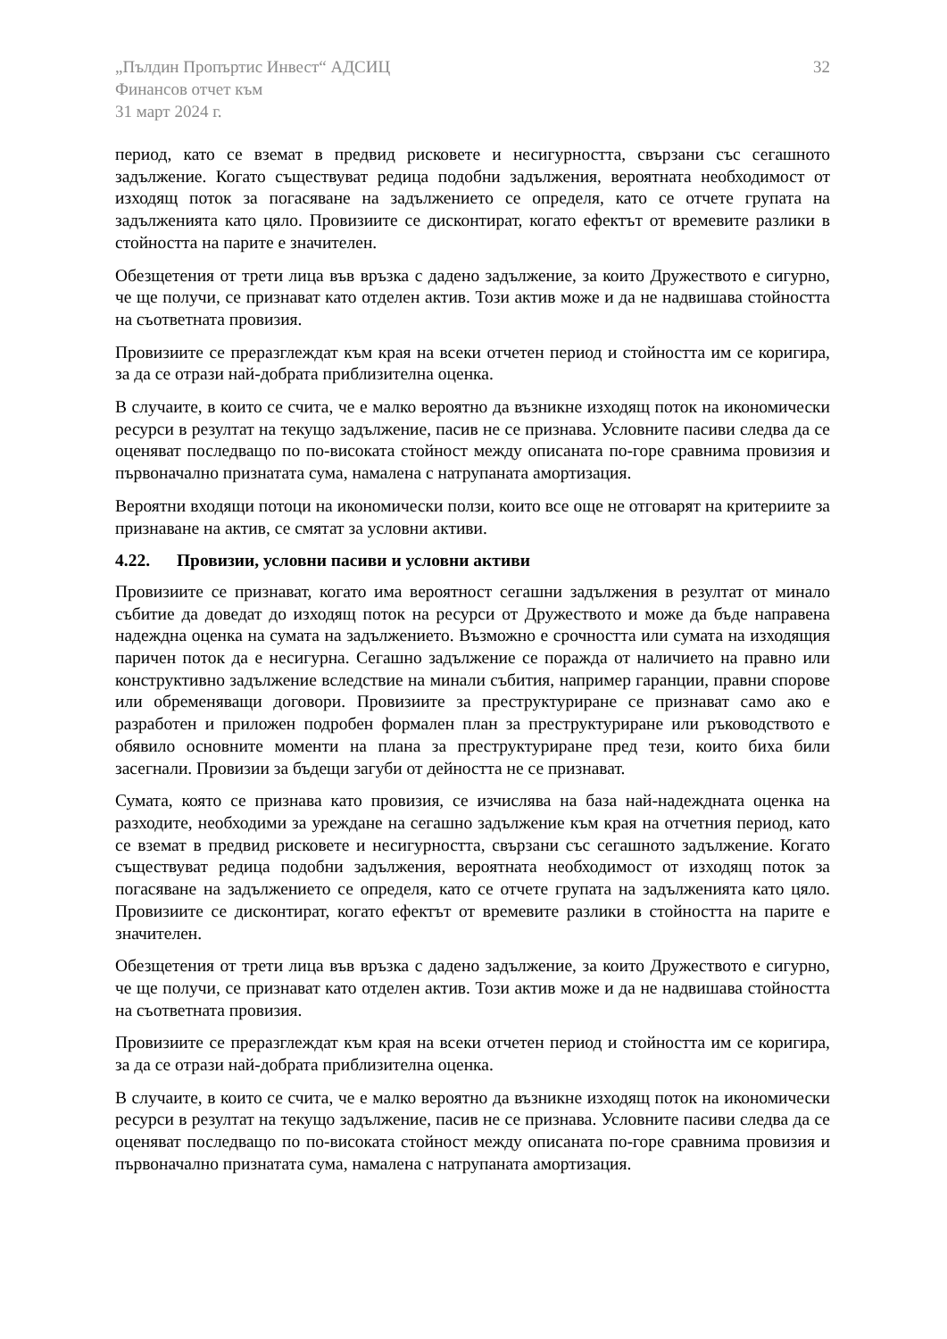„Пълдин Пропъртис Инвест“ АДСИЦ
Финансов отчет към
31 март 2024 г.
32
период, като се вземат в предвид рисковете и несигурността, свързани със сегашното задължение. Когато съществуват редица подобни задължения, вероятната необходимост от изходящ поток за погасяване на задължението се определя, като се отчете групата на задълженията като цяло. Провизиите се дисконтират, когато ефектът от времевите разлики в стойността на парите е значителен.
Обезщетения от трети лица във връзка с дадено задължение, за които Дружеството е сигурно, че ще получи, се признават като отделен актив. Този актив може и да не надвишава стойността на съответната провизия.
Провизиите се преразглеждат към края на всеки отчетен период и стойността им се коригира, за да се отрази най-добрата приблизителна оценка.
В случаите, в които се счита, че е малко вероятно да възникне изходящ поток на икономически ресурси в резултат на текущо задължение, пасив не се признава. Условните пасиви следва да се оценяват последващо по по-високата стойност между описаната по-горе сравнима провизия и първоначално признатата сума, намалена с натрупаната амортизация.
Вероятни входящи потоци на икономически ползи, които все още не отговарят на критериите за признаване на актив, се смятат за условни активи.
4.22. Провизии, условни пасиви и условни активи
Провизиите се признават, когато има вероятност сегашни задължения в резултат от минало събитие да доведат до изходящ поток на ресурси от Дружеството и може да бъде направена надеждна оценка на сумата на задължението. Възможно е срочността или сумата на изходящия паричен поток да е несигурна. Сегашно задължение се поражда от наличието на правно или конструктивно задължение вследствие на минали събития, например гаранции, правни спорове или обременяващи договори. Провизиите за преструктуриране се признават само ако е разработен и приложен подробен формален план за преструктуриране или ръководството е обявило основните моменти на плана за преструктуриране пред тези, които биха били засегнали. Провизии за бъдещи загуби от дейността не се признават.
Сумата, която се признава като провизия, се изчислява на база най-надеждната оценка на разходите, необходими за уреждане на сегашно задължение към края на отчетния период, като се вземат в предвид рисковете и несигурността, свързани със сегашното задължение. Когато съществуват редица подобни задължения, вероятната необходимост от изходящ поток за погасяване на задължението се определя, като се отчете групата на задълженията като цяло. Провизиите се дисконтират, когато ефектът от времевите разлики в стойността на парите е значителен.
Обезщетения от трети лица във връзка с дадено задължение, за които Дружеството е сигурно, че ще получи, се признават като отделен актив. Този актив може и да не надвишава стойността на съответната провизия.
Провизиите се преразглеждат към края на всеки отчетен период и стойността им се коригира, за да се отрази най-добрата приблизителна оценка.
В случаите, в които се счита, че е малко вероятно да възникне изходящ поток на икономически ресурси в резултат на текущо задължение, пасив не се признава. Условните пасиви следва да се оценяват последващо по по-високата стойност между описаната по-горе сравнима провизия и първоначално признатата сума, намалена с натрупаната амортизация.